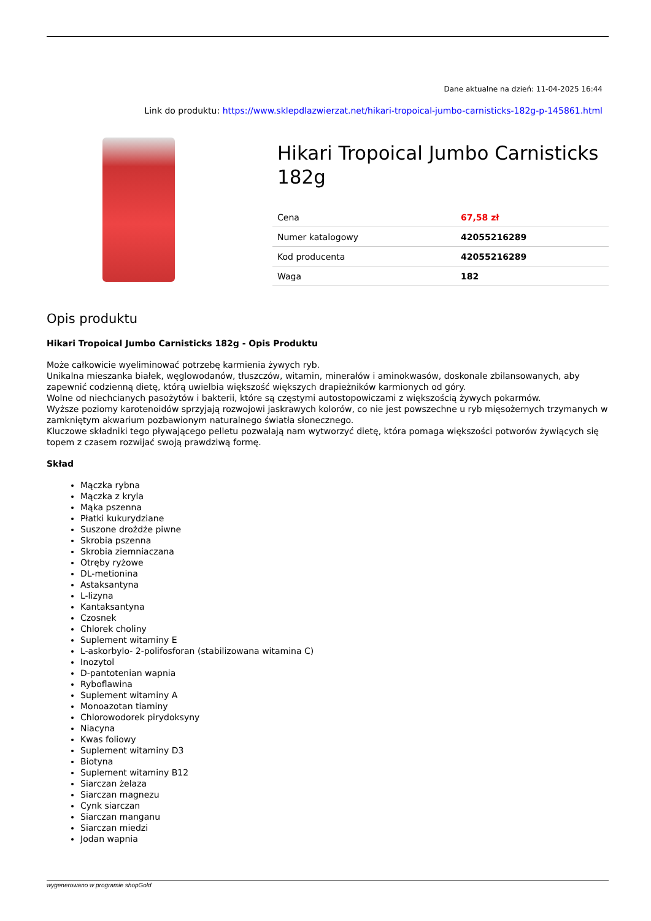Dane aktualne na dzień: 11-04-2025 16:44
Link do produktu: https://www.sklepdlazwierzat.net/hikari-tropoical-jumbo-carnisticks-182g-p-145861.html
Hikari Tropoical Jumbo Carnisticks 182g
| Cena | 67,58 zł |
| Numer katalogowy | 42055216289 |
| Kod producenta | 42055216289 |
| Waga | 182 |
Opis produktu
Hikari Tropoical Jumbo Carnisticks 182g - Opis Produktu
Może całkowicie wyeliminować potrzebę karmienia żywych ryb.
Unikalna mieszanka białek, węglowodanów, tłuszczów, witamin, minerałów i aminokwasów, doskonale zbilansowanych, aby zapewnić codzienną dietę, którą uwielbia większość większych drapieżników karmionych od góry.
Wolne od niechcianych pasożytów i bakterii, które są częstymi autostopowiczami z większością żywych pokarmów.
Wyższe poziomy karotenoidów sprzyjają rozwojowi jaskrawych kolorów, co nie jest powszechne u ryb mięsożernych trzymanych w zamkniętym akwarium pozbawionym naturalnego światła słonecznego.
Kluczowe składniki tego pływającego pelletu pozwalają nam wytworzyć dietę, która pomaga większości potworów żywiących się topem z czasem rozwijać swoją prawdziwą formę.
Skład
Mączka rybna
Mączka z kryla
Mąka pszenna
Płatki kukurydziane
Suszone drożdże piwne
Skrobia pszenna
Skrobia ziemniaczana
Otręby ryżowe
DL-metionina
Astaksantyna
L-lizyna
Kantaksantyna
Czosnek
Chlorek choliny
Suplement witaminy E
L-askorbylo- 2-polifosforan (stabilizowana witamina C)
Inozytol
D-pantotenian wapnia
Ryboflawina
Suplement witaminy A
Monoazotan tiaminy
Chlorowodorek pirydoksyny
Niacyna
Kwas foliowy
Suplement witaminy D3
Biotyna
Suplement witaminy B12
Siarczan żelaza
Siarczan magnezu
Cynk siarczan
Siarczan manganu
Siarczan miedzi
Jodan wapnia
wygenerowano w programie shopGold